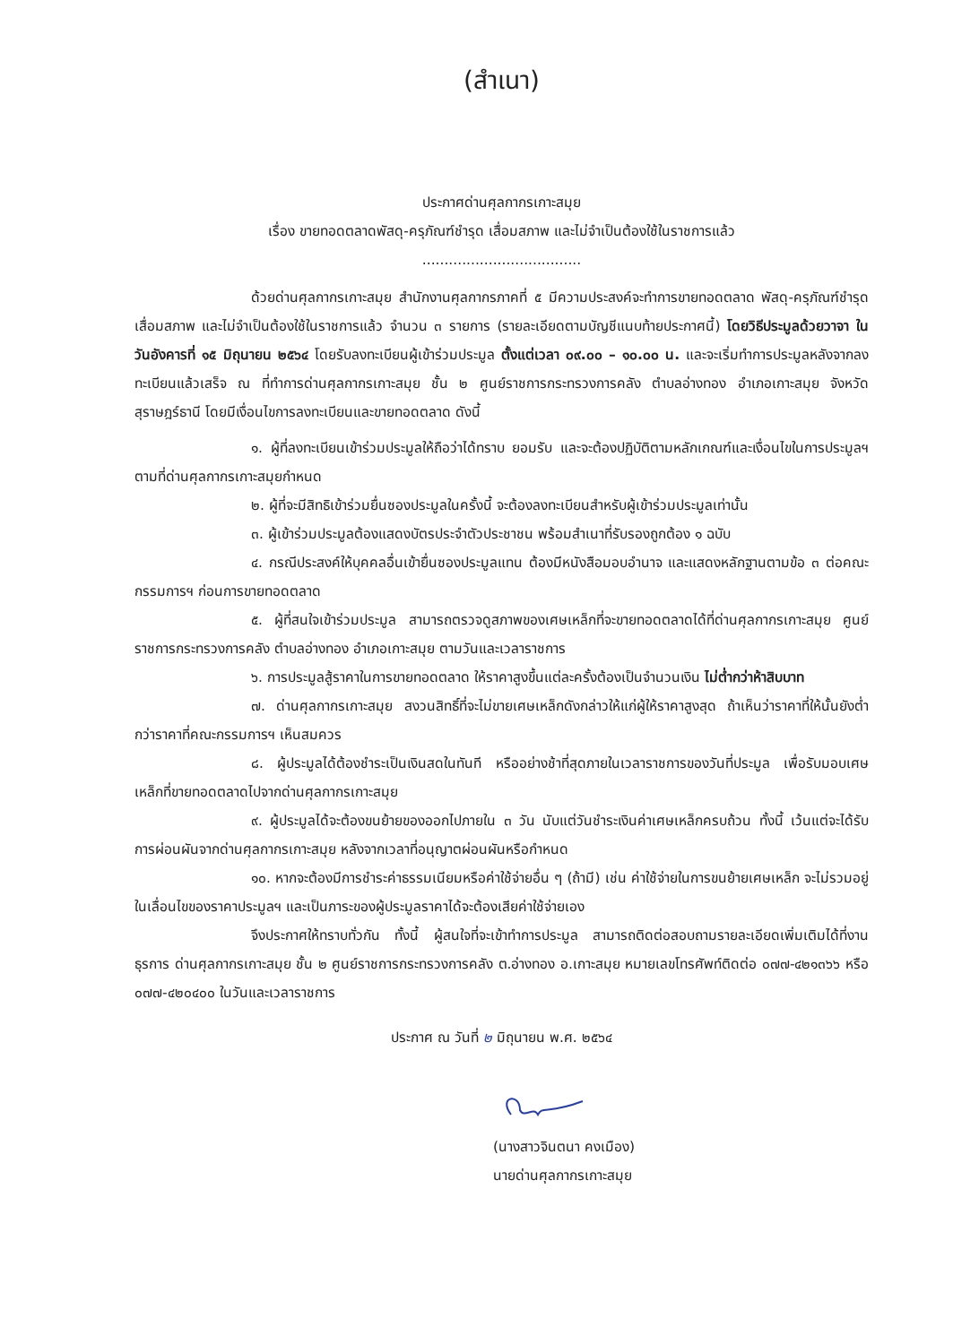(สำเนา)
ประกาศด่านศุลกากรเกาะสมุย
เรื่อง ขายทอดตลาดพัสดุ-ครุภัณฑ์ชำรุด เสื่อมสภาพ และไม่จำเป็นต้องใช้ในราชการแล้ว
....................................
ด้วยด่านศุลกากรเกาะสมุย สำนักงานศุลกากรภาคที่ ๕ มีความประสงค์จะทำการขายทอดตลาด พัสดุ-ครุภัณฑ์ชำรุด เสื่อมสภาพ และไม่จำเป็นต้องใช้ในราชการแล้ว จำนวน ๓ รายการ (รายละเอียดตามบัญชีแนบท้ายประกาศนี้) โดยวิธีประมูลด้วยวาจา ในวันอังคารที่ ๑๕ มิถุนายน ๒๕๖๔ โดยรับลงทะเบียนผู้เข้าร่วมประมูล ตั้งแต่เวลา ๐๙.๐๐ – ๑๐.๐๐ น. และจะเริ่มทำการประมูลหลังจากลงทะเบียนแล้วเสร็จ ณ ที่ทำการด่านศุลกากรเกาะสมุย ชั้น ๒ ศูนย์ราชการกระทรวงการคลัง ตำบลอ่างทอง อำเภอเกาะสมุย จังหวัดสุราษฎร์ธานี โดยมีเงื่อนไขการลงทะเบียนและขายทอดตลาด ดังนี้
๑. ผู้ที่ลงทะเบียนเข้าร่วมประมูลให้ถือว่าได้ทราบ ยอมรับ และจะต้องปฏิบัติตามหลักเกณฑ์และเงื่อนไขในการประมูลฯ ตามที่ด่านศุลกากรเกาะสมุยกำหนด
๒. ผู้ที่จะมีสิทธิเข้าร่วมยื่นซองประมูลในครั้งนี้ จะต้องลงทะเบียนสำหรับผู้เข้าร่วมประมูลเท่านั้น
๓. ผู้เข้าร่วมประมูลต้องแสดงบัตรประจำตัวประชาชน พร้อมสำเนาที่รับรองถูกต้อง ๑ ฉบับ
๔. กรณีประสงค์ให้บุคคลอื่นเข้ายื่นซองประมูลแทน ต้องมีหนังสือมอบอำนาจ และแสดงหลักฐานตามข้อ ๓ ต่อคณะกรรมการฯ ก่อนการขายทอดตลาด
๕. ผู้ที่สนใจเข้าร่วมประมูล สามารถตรวจดูสภาพของเศษเหล็กที่จะขายทอดตลาดได้ที่ด่านศุลกากรเกาะสมุย ศูนย์ราชการกระทรวงการคลัง ตำบลอ่างทอง อำเภอเกาะสมุย ตามวันและเวลาราชการ
๖. การประมูลสู้ราคาในการขายทอดตลาด ให้ราคาสูงขึ้นแต่ละครั้งต้องเป็นจำนวนเงิน ไม่ต่ำกว่าห้าสิบบาท
๗. ด่านศุลกากรเกาะสมุย สงวนสิทธิ์ที่จะไม่ขายเศษเหล็กดังกล่าวให้แก่ผู้ให้ราคาสูงสุด ถ้าเห็นว่าราคาที่ให้นั้นยังต่ำกว่าราคาที่คณะกรรมการฯ เห็นสมควร
๘. ผู้ประมูลได้ต้องชำระเป็นเงินสดในทันที หรืออย่างช้าที่สุดภายในเวลาราชการของวันที่ประมูล เพื่อรับมอบเศษเหล็กที่ขายทอดตลาดไปจากด่านศุลกากรเกาะสมุย
๙. ผู้ประมูลได้จะต้องขนย้ายของออกไปภายใน ๓ วัน นับแต่วันชำระเงินค่าเศษเหล็กครบถ้วน ทั้งนี้ เว้นแต่จะได้รับการผ่อนผันจากด่านศุลกากรเกาะสมุย หลังจากเวลาที่อนุญาตผ่อนผันหรือกำหนด
๑๐. หากจะต้องมีการชำระค่าธรรมเนียมหรือค่าใช้จ่ายอื่น ๆ (ถ้ามี) เช่น ค่าใช้จ่ายในการขนย้ายเศษเหล็ก จะไม่รวมอยู่ในเลื่อนไขของราคาประมูลฯ และเป็นภาระของผู้ประมูลราคาได้จะต้องเสียค่าใช้จ่ายเอง
จึงประกาศให้ทราบทั่วกัน ทั้งนี้ ผู้สนใจที่จะเข้าทำการประมูล สามารถติดต่อสอบถามรายละเอียดเพิ่มเติมได้ที่งานธุรการ ด่านศุลกากรเกาะสมุย ชั้น ๒ ศูนย์ราชการกระทรวงการคลัง ต.อ่างทอง อ.เกาะสมุย หมายเลขโทรศัพท์ติดต่อ ๐๗๗-๔๒๑๓๖๖ หรือ ๐๗๗-๔๒๐๔๐๐ ในวันและเวลาราชการ
ประกาศ ณ วันที่ ๒ มิถุนายน พ.ศ. ๒๕๖๔
(นางสาวจินตนา คงเมือง)
นายด่านศุลกากรเกาะสมุย